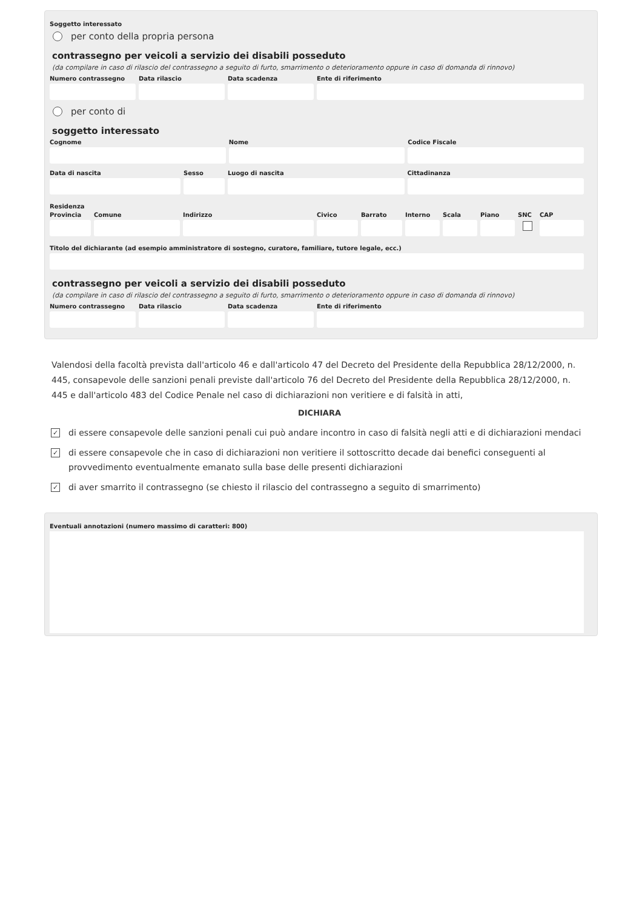Soggetto interessato
per conto della propria persona
contrassegno per veicoli a servizio dei disabili posseduto
(da compilare in caso di rilascio del contrassegno a seguito di furto, smarrimento o deterioramento oppure in caso di domanda di rinnovo)
Numero contrassegno
Data rilascio Data scadenza Ente di riferimento
per conto di
soggetto interessato
Cognome Nome Codice Fiscale
Data di nascita Sesso Luogo di nascita Cittadinanza
Residenza
Provincia
Comune Indirizzo Civico Barrato Interno
Scala Piano SNC CAP
Titolo del dichiarante (ad esempio amministratore di sostegno, curatore, familiare, tutore legale, ecc.)
contrassegno per veicoli a servizio dei disabili posseduto
(da compilare in caso di rilascio del contrassegno a seguito di furto, smarrimento o deterioramento oppure in caso di domanda di rinnovo)
Numero contrassegno
Data rilascio Data scadenza Ente di riferimento
Valendosi della facoltà prevista dall'articolo 46 e dall'articolo 47 del Decreto del Presidente della Repubblica 28/12/2000, n. 445, consapevole delle sanzioni penali previste dall'articolo 76 del Decreto del Presidente della Repubblica 28/12/2000, n. 445 e dall'articolo 483 del Codice Penale nel caso di dichiarazioni non veritiere e di falsità in atti,
DICHIARA
✓
di essere consapevole delle sanzioni penali cui può andare incontro in caso di falsità negli atti e di dichiarazioni mendaci
✓
di essere consapevole che in caso di dichiarazioni non veritiere il sottoscritto decade dai benefici conseguenti al provvedimento eventualmente emanato sulla base delle presenti dichiarazioni
✓
di aver smarrito il contrassegno (se chiesto il rilascio del contrassegno a seguito di smarrimento)
Eventuali annotazioni (numero massimo di caratteri: 800)